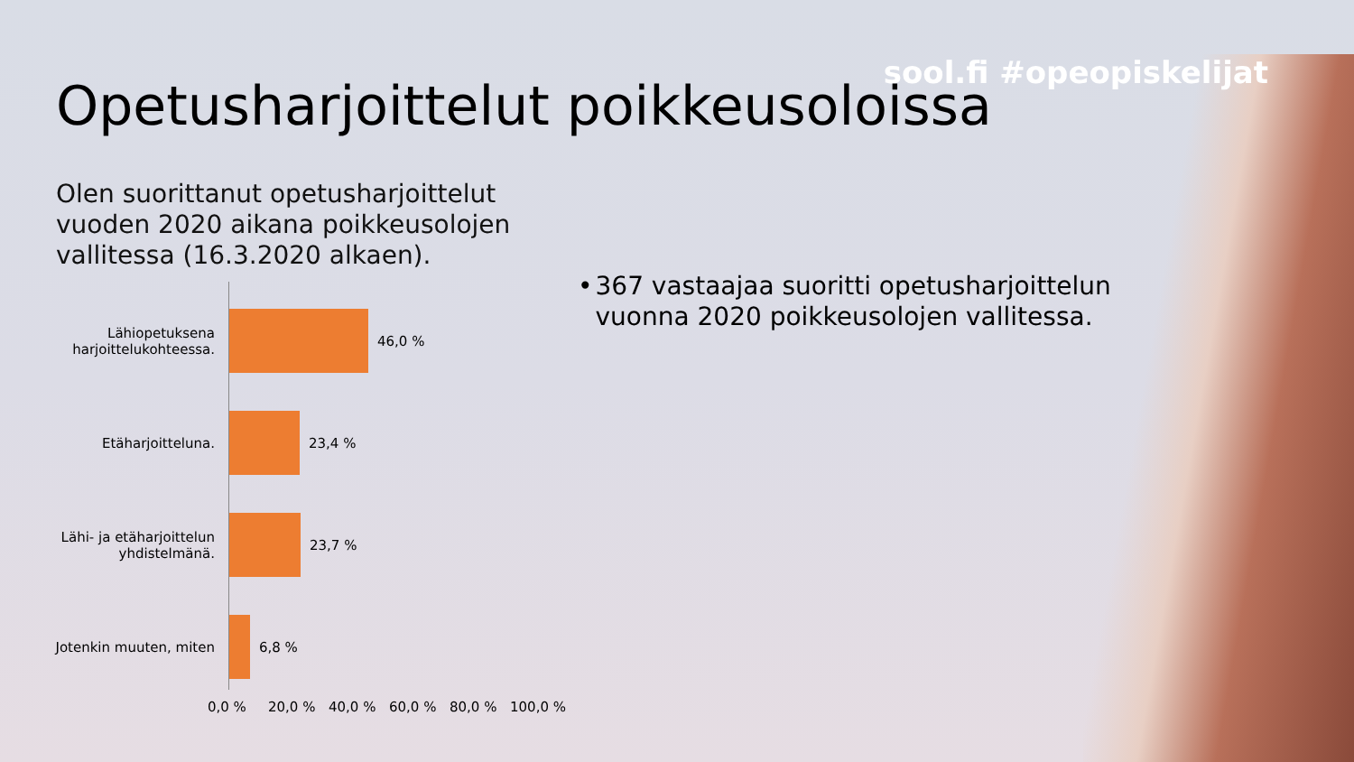sool.fi #opeopiskelijat
Opetusharjoittelut poikkeusoloissa
Olen suorittanut opetusharjoittelut vuoden 2020 aikana poikkeusolojen vallitessa (16.3.2020 alkaen).
Lähiopetuksena harjoittelukohteessa.
46,0 %
Etäharjoitteluna. 23,4 %
Lähi- ja etäharjoittelun yhdistelmänä.
23,7 %
Jotenkin muuten, miten
6,8 %
0,0 % 20,0 % 40,0 % 60,0 % 80,0 % 100,0 %
• 367 vastaajaa suoritti opetusharjoittelun vuonna 2020 poikkeusolojen vallitessa.